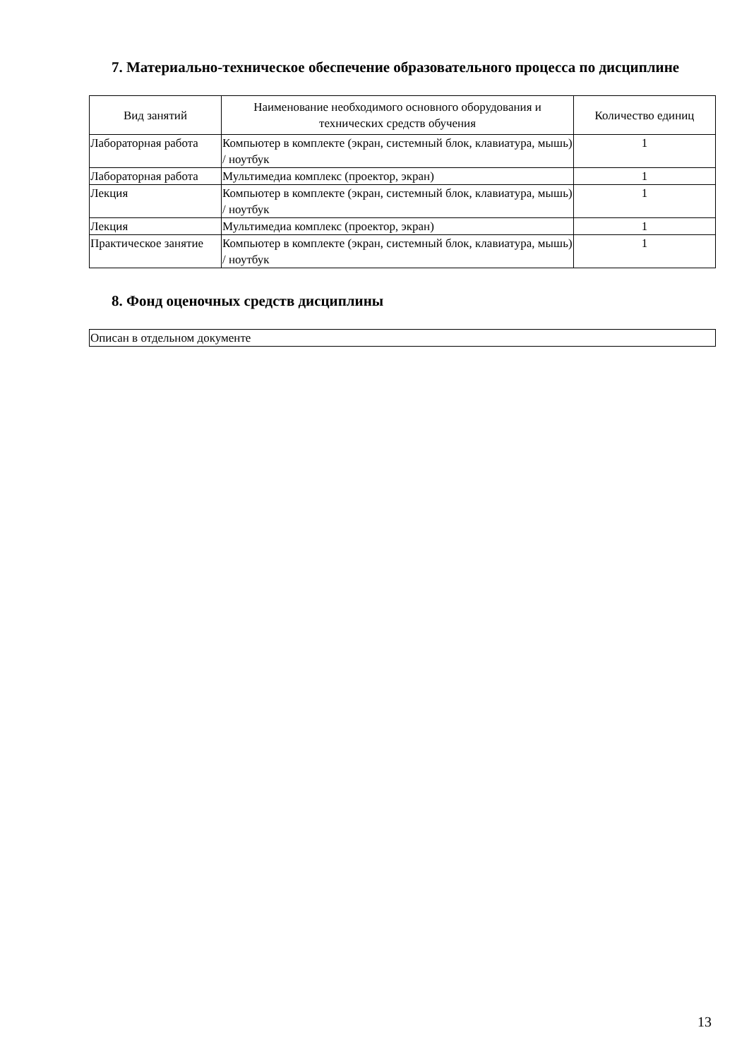7. Материально-техническое обеспечение образовательного процесса по дисциплине
| Вид занятий | Наименование необходимого основного оборудования и технических средств обучения | Количество единиц |
| --- | --- | --- |
| Лабораторная работа | Компьютер в комплекте (экран, системный блок, клавиатура, мышь) / ноутбук | 1 |
| Лабораторная работа | Мультимедиа комплекс (проектор, экран) | 1 |
| Лекция | Компьютер в комплекте (экран, системный блок, клавиатура, мышь) / ноутбук | 1 |
| Лекция | Мультимедиа комплекс (проектор, экран) | 1 |
| Практическое занятие | Компьютер в комплекте (экран, системный блок, клавиатура, мышь) / ноутбук | 1 |
8. Фонд оценочных средств дисциплины
| Описан в отдельном документе |
13